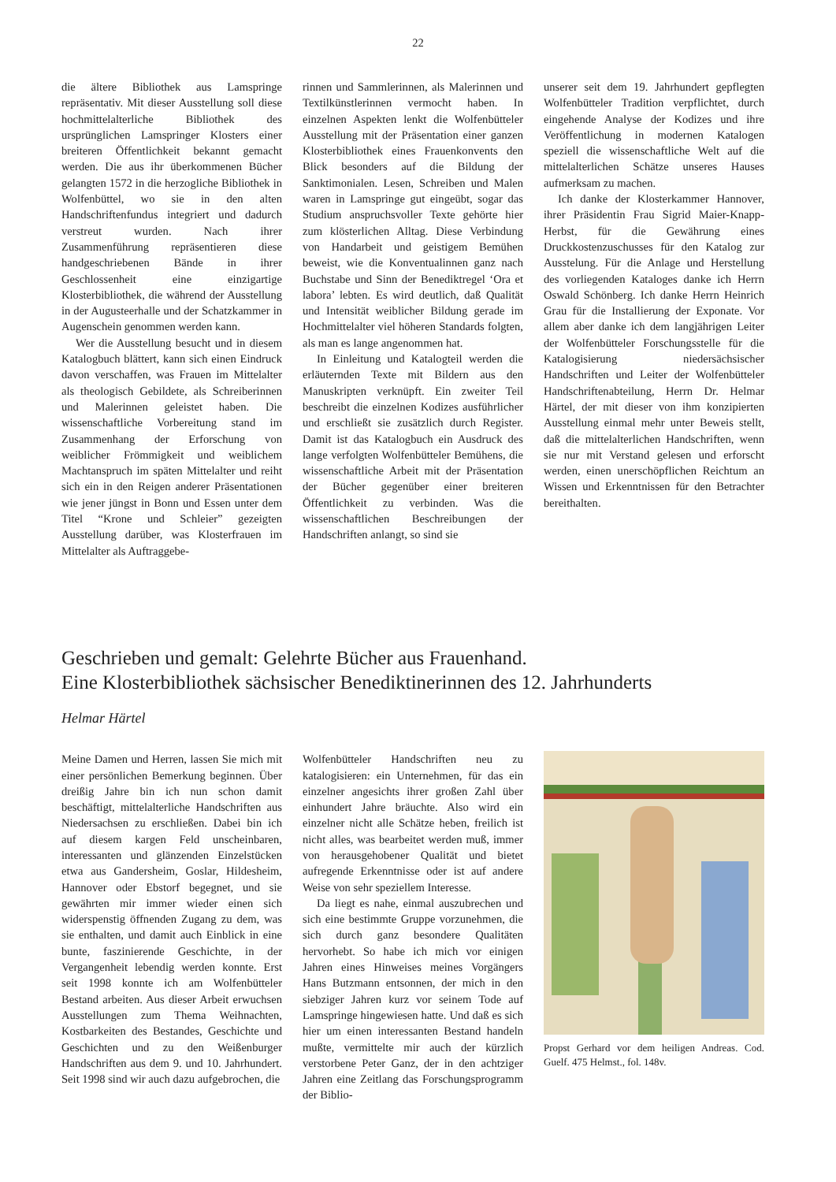22
die ältere Bibliothek aus Lamspringe repräsentativ. Mit dieser Ausstellung soll diese hochmittelalterliche Bibliothek des ursprünglichen Lamspringer Klosters einer breiteren Öffentlichkeit bekannt gemacht werden. Die aus ihr überkommenen Bücher gelangten 1572 in die herzogliche Bibliothek in Wolfenbüttel, wo sie in den alten Handschriftenfundus integriert und dadurch verstreut wurden. Nach ihrer Zusammenführung repräsentieren diese handgeschriebenen Bände in ihrer Geschlossenheit eine einzigartige Klosterbibliothek, die während der Ausstellung in der Augusteerhalle und der Schatzkammer in Augenschein genommen werden kann.
Wer die Ausstellung besucht und in diesem Katalogbuch blättert, kann sich einen Eindruck davon verschaffen, was Frauen im Mittelalter als theologisch Gebildete, als Schreiberinnen und Malerinnen geleistet haben. Die wissenschaftliche Vorbereitung stand im Zusammenhang der Erforschung von weiblicher Frömmigkeit und weiblichem Machtanspruch im späten Mittelalter und reiht sich ein in den Reigen anderer Präsentationen wie jener jüngst in Bonn und Essen unter dem Titel “Krone und Schleier” gezeigten Ausstellung darüber, was Klosterfrauen im Mittelalter als Auftraggebe-
rinnen und Sammlerinnen, als Malerinnen und Textilkünstlerinnen vermocht haben. In einzelnen Aspekten lenkt die Wolfenbütteler Ausstellung mit der Präsentation einer ganzen Klosterbibliothek eines Frauenkonvents den Blick besonders auf die Bildung der Sanktimonialen. Lesen, Schreiben und Malen waren in Lamspringe gut eingeübt, sogar das Studium anspruchsvoller Texte gehörte hier zum klösterlichen Alltag. Diese Verbindung von Handarbeit und geistigem Bemühen beweist, wie die Konventualinnen ganz nach Buchstabe und Sinn der Benediktregel ‘Ora et labora’ lebten. Es wird deutlich, daß Qualität und Intensität weiblicher Bildung gerade im Hochmittelalter viel höheren Standards folgten, als man es lange angenommen hat.
In Einleitung und Katalogteil werden die erläuternden Texte mit Bildern aus den Manuskripten verknüpft. Ein zweiter Teil beschreibt die einzelnen Kodizes ausführlicher und erschließt sie zusätzlich durch Register. Damit ist das Katalogbuch ein Ausdruck des lange verfolgten Wolfenbütteler Bemühens, die wissenschaftliche Arbeit mit der Präsentation der Bücher gegenüber einer breiteren Öffentlichkeit zu verbinden. Was die wissenschaftlichen Beschreibungen der Handschriften anlangt, so sind sie
unserer seit dem 19. Jahrhundert gepflegten Wolfenbütteler Tradition verpflichtet, durch eingehende Analyse der Kodizes und ihre Veröffentlichung in modernen Katalogen speziell die wissenschaftliche Welt auf die mittelalterlichen Schätze unseres Hauses aufmerksam zu machen.
Ich danke der Klosterkammer Hannover, ihrer Präsidentin Frau Sigrid Maier-Knapp-Herbst, für die Gewährung eines Druckkostenzuschusses für den Katalog zur Ausstelung. Für die Anlage und Herstellung des vorliegenden Kataloges danke ich Herrn Oswald Schönberg. Ich danke Herrn Heinrich Grau für die Installierung der Exponate. Vor allem aber danke ich dem langjährigen Leiter der Wolfenbütteler Forschungsstelle für die Katalogisierung niedersächsischer Handschriften und Leiter der Wolfenbütteler Handschriftenabteilung, Herrn Dr. Helmar Härtel, der mit dieser von ihm konzipierten Ausstellung einmal mehr unter Beweis stellt, daß die mittelalterlichen Handschriften, wenn sie nur mit Verstand gelesen und erforscht werden, einen unerschöpflichen Reichtum an Wissen und Erkenntnissen für den Betrachter bereithalten.
Geschrieben und gemalt: Gelehrte Bücher aus Frauenhand.
Eine Klosterbibliothek sächsischer Benediktinerinnen des 12. Jahrhunderts
Helmar Härtel
Meine Damen und Herren, lassen Sie mich mit einer persönlichen Bemerkung beginnen. Über dreißig Jahre bin ich nun schon damit beschäftigt, mittelalterliche Handschriften aus Niedersachsen zu erschließen. Dabei bin ich auf diesem kargen Feld unscheinbaren, interessanten und glänzenden Einzelstücken etwa aus Gandersheim, Goslar, Hildesheim, Hannover oder Ebstorf begegnet, und sie gewährten mir immer wieder einen sich widerspenstig öffnenden Zugang zu dem, was sie enthalten, und damit auch Einblick in eine bunte, faszinierende Geschichte, in der Vergangenheit lebendig werden konnte. Erst seit 1998 konnte ich am Wolfenbütteler Bestand arbeiten. Aus dieser Arbeit erwuchsen Ausstellungen zum Thema Weihnachten, Kostbarkeiten des Bestandes, Geschichte und Geschichten und zu den Weißenburger Handschriften aus dem 9. und 10. Jahrhundert. Seit 1998 sind wir auch dazu aufgebrochen, die
Wolfenbütteler Handschriften neu zu katalogisieren: ein Unternehmen, für das ein einzelner angesichts ihrer großen Zahl über einhundert Jahre bräuchte. Also wird ein einzelner nicht alle Schätze heben, freilich ist nicht alles, was bearbeitet werden muß, immer von herausgehobener Qualität und bietet aufregende Erkenntnisse oder ist auf andere Weise von sehr speziellem Interesse.
Da liegt es nahe, einmal auszubrechen und sich eine bestimmte Gruppe vorzunehmen, die sich durch ganz besondere Qualitäten hervorhebt. So habe ich mich vor einigen Jahren eines Hinweises meines Vorgängers Hans Butzmann entsonnen, der mich in den siebziger Jahren kurz vor seinem Tode auf Lamspringe hingewiesen hatte. Und daß es sich hier um einen interessanten Bestand handeln mußte, vermittelte mir auch der kürzlich verstorbene Peter Ganz, der in den achtziger Jahren eine Zeitlang das Forschungsprogramm der Biblio-
Propst Gerhard vor dem heiligen Andreas. Cod. Guelf. 475 Helmst., fol. 148v.